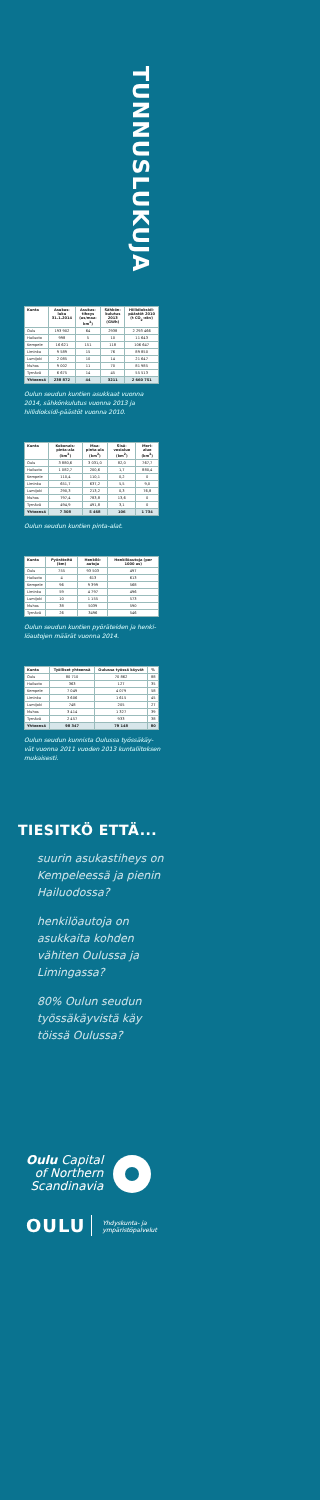TUNNUSLUKUJA
| Kunta | Asukas-luku 31.1.2014 | Asukas-tiheys (as/maa-km<sup>2</sup>) | Sähkön-kulutus 2013 (GWh) | Hiilidioksidi-päästöt 2010 (t CO<sub>2</sub>-ekv) |
| --- | --- | --- | --- | --- |
| Oulu | 193 902 | 64 | 2938 | 2 293 466 |
| Hailuoto | 998 | 5 | 10 | 11 643 |
| Kempele | 16 621 | 151 | 118 | 106 647 |
| Liminka | 9 589 | 15 | 76 | 89 850 |
| Lumijoki | 2 085 | 10 | 14 | 21 647 |
| Muhos | 9 002 | 11 | 70 | 81 985 |
| Tyrnävä | 6 675 | 14 | 45 | 55 513 |
| Yhteensä | 238 872 | 44 | 3211 | 2 660 751 |
Oulun seudun kuntien asukkaat vuonna 2014, sähkönkulutus vuonna 2013 ja hiilidioksidi-päästöt vuonna 2010.
| Kunta | Kokonais-pinta-ala (km<sup>2</sup>) | Maa-pinta-ala (km<sup>2</sup>) | Sisä-vesialue (km<sup>2</sup>) | Meri-alue (km<sup>2</sup>) |
| --- | --- | --- | --- | --- |
| Oulu | 3 880,6 | 3 031,0 | 82,0 | 767,7 |
| Hailuoto | 1 082,7 | 200,6 | 1,7 | 880,4 |
| Kempele | 110,4 | 110,1 | 0,2 | 0 |
| Liminka | 651,7 | 637,2 | 5,5 | 9,0 |
| Lumijoki | 290,3 | 213,2 | 0,3 | 76,8 |
| Muhos | 797,4 | 783,8 | 13,6 | 0 |
| Tyrnävä | 494,9 | 491,8 | 3,1 | 0 |
| Yhteensä | 7 308 | 5 468 | 106 | 1 734 |
Oulun seudun kuntien pinta-alat.
| Kunta | Pyöräteitä (km) | Henkilö-autoja | Henkilöautoja (per 1000 as) |
| --- | --- | --- | --- |
| Oulu | 755 | 93 503 | 497 |
| Hailuoto | 4 | 613 | 613 |
| Kempele | 96 | 9 399 | 568 |
| Liminka | 59 | 4 797 | 496 |
| Lumijoki | 10 | 1 155 | 573 |
| Muhos | 38 | 5039 | 590 |
| Tyrnävä | 26 | 3496 | 546 |
Oulun seudun kuntien pyöräteiden ja henki-löautojen määrät vuonna 2014.
| Kunta | Työlliset yhteensä | Oulussa työssä käyvät | % |
| --- | --- | --- | --- |
| Oulu | 80 710 | 70 862 | 88 |
| Hailuoto | 363 | 127 | 35 |
| Kempele | 7 049 | 4 079 | 58 |
| Liminka | 3 606 | 1 615 | 45 |
| Lumijoki | 748 | 205 | 27 |
| Muhos | 3 414 | 1 327 | 39 |
| Tyrnävä | 2 457 | 933 | 38 |
| Yhteensä | 98 347 | 79 148 | 80 |
Oulun seudun kunnista Oulussa työssäkäy-vät vuonna 2011 vuoden 2013 kuntaliitoksen mukaisesti.
TIESITKÖ ETTÄ...
suurin asukastiheys on Kempeleessä ja pienin Hailuodossa?
henkilöautoja on asukkaita kohden vähiten Oulussa ja Limingassa?
80% Oulun seudun työssäkäyvistä käy töissä Oulussa?
Oulu Capital
of Northern
Scandinavia
OULU Yhdyskunta- ja
ympäristöpalvelut